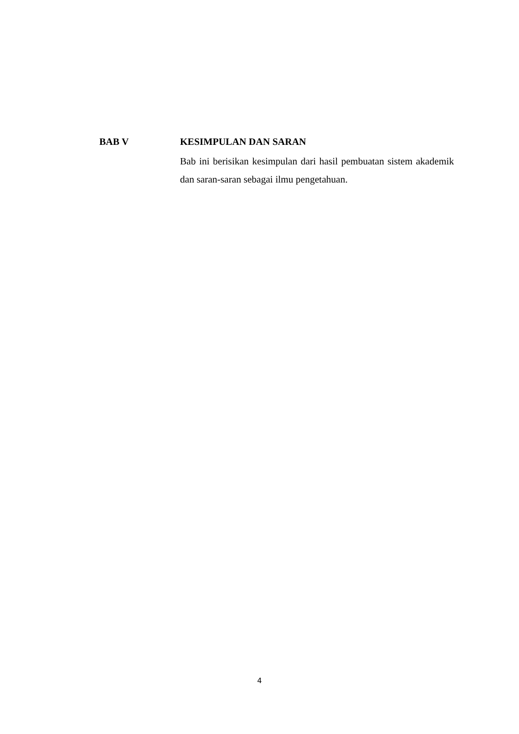BAB V KESIMPULAN DAN SARAN
Bab ini berisikan kesimpulan dari hasil pembuatan sistem akademik dan saran-saran sebagai ilmu pengetahuan.
4